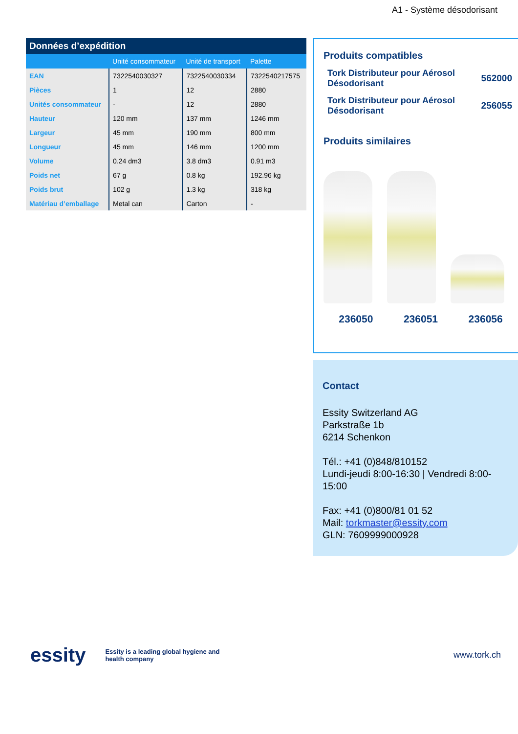A1 - Système désodorisant
Données d’expédition
| | Unité consommateur | Unité de transport | Palette |
| --- | --- | --- | --- |
| EAN | 7322540030327 | 7322540030334 | 7322540217575 |
| Pièces | 1 | 12 | 2880 |
| Unités consommateur | - | 12 | 2880 |
| Hauteur | 120 mm | 137 mm | 1246 mm |
| Largeur | 45 mm | 190 mm | 800 mm |
| Longueur | 45 mm | 146 mm | 1200 mm |
| Volume | 0.24 dm3 | 3.8 dm3 | 0.91 m3 |
| Poids net | 67 g | 0.8 kg | 192.96 kg |
| Poids brut | 102 g | 1.3 kg | 318 kg |
| Matériau d’emballage | Metal can | Carton | - |
Produits compatibles
Tork Distributeur pour Aérosol
Désodorisant 562000
Tork Distributeur pour Aérosol
Désodorisant 256055
Produits similaires
236050 236051 236056
Contact
Essity Switzerland AG
Parkstraße 1b
6214 Schenkon
Tél.: +41 (0)848/810152
Lundi-jeudi 8:00-16:30 | Vendredi 8:00-15:00
Fax: +41 (0)800/81 01 52
Mail: torkmaster@essity.com
GLN: 7609999000928
essity
Essity is a leading global hygiene and health company
www.tork.ch